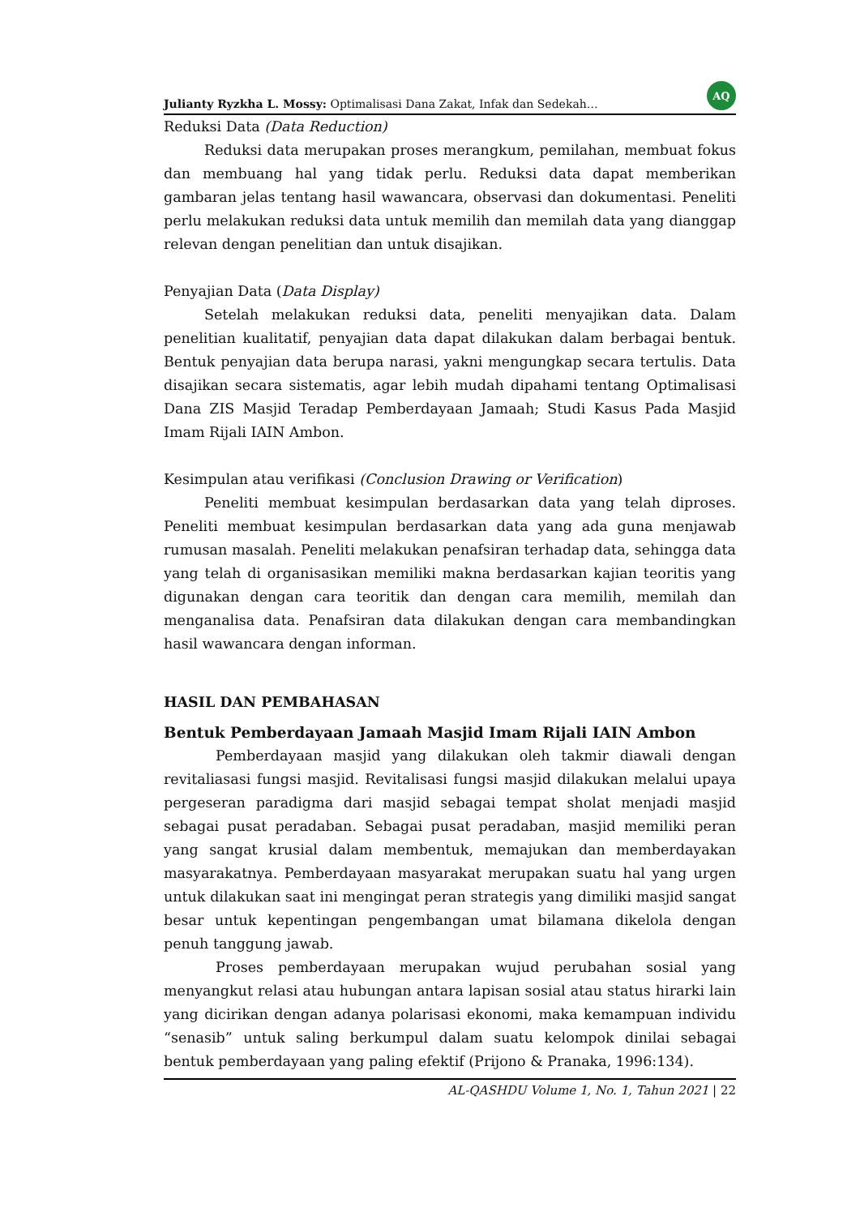Julianty Ryzkha L. Mossy: Optimalisasi Dana Zakat, Infak dan Sedekah… AQ
Reduksi Data (Data Reduction)
Reduksi data merupakan proses merangkum, pemilahan, membuat fokus dan membuang hal yang tidak perlu. Reduksi data dapat memberikan gambaran jelas tentang hasil wawancara, observasi dan dokumentasi. Peneliti perlu melakukan reduksi data untuk memilih dan memilah data yang dianggap relevan dengan penelitian dan untuk disajikan.
Penyajian Data (Data Display)
Setelah melakukan reduksi data, peneliti menyajikan data. Dalam penelitian kualitatif, penyajian data dapat dilakukan dalam berbagai bentuk. Bentuk penyajian data berupa narasi, yakni mengungkap secara tertulis. Data disajikan secara sistematis, agar lebih mudah dipahami tentang Optimalisasi Dana ZIS Masjid Teradap Pemberdayaan Jamaah; Studi Kasus Pada Masjid Imam Rijali IAIN Ambon.
Kesimpulan atau verifikasi (Conclusion Drawing or Verification)
Peneliti membuat kesimpulan berdasarkan data yang telah diproses. Peneliti membuat kesimpulan berdasarkan data yang ada guna menjawab rumusan masalah. Peneliti melakukan penafsiran terhadap data, sehingga data yang telah di organisasikan memiliki makna berdasarkan kajian teoritis yang digunakan dengan cara teoritik dan dengan cara memilih, memilah dan menganalisa data. Penafsiran data dilakukan dengan cara membandingkan hasil wawancara dengan informan.
HASIL DAN PEMBAHASAN
Bentuk Pemberdayaan Jamaah Masjid Imam Rijali IAIN Ambon
Pemberdayaan masjid yang dilakukan oleh takmir diawali dengan revitaliasasi fungsi masjid. Revitalisasi fungsi masjid dilakukan melalui upaya pergeseran paradigma dari masjid sebagai tempat sholat menjadi masjid sebagai pusat peradaban. Sebagai pusat peradaban, masjid memiliki peran yang sangat krusial dalam membentuk, memajukan dan memberdayakan masyarakatnya. Pemberdayaan masyarakat merupakan suatu hal yang urgen untuk dilakukan saat ini mengingat peran strategis yang dimiliki masjid sangat besar untuk kepentingan pengembangan umat bilamana dikelola dengan penuh tanggung jawab.
Proses pemberdayaan merupakan wujud perubahan sosial yang menyangkut relasi atau hubungan antara lapisan sosial atau status hirarki lain yang dicirikan dengan adanya polarisasi ekonomi, maka kemampuan individu “senasib” untuk saling berkumpul dalam suatu kelompok dinilai sebagai bentuk pemberdayaan yang paling efektif (Prijono & Pranaka, 1996:134).
AL-QASHDU Volume 1, No. 1, Tahun 2021 | 22